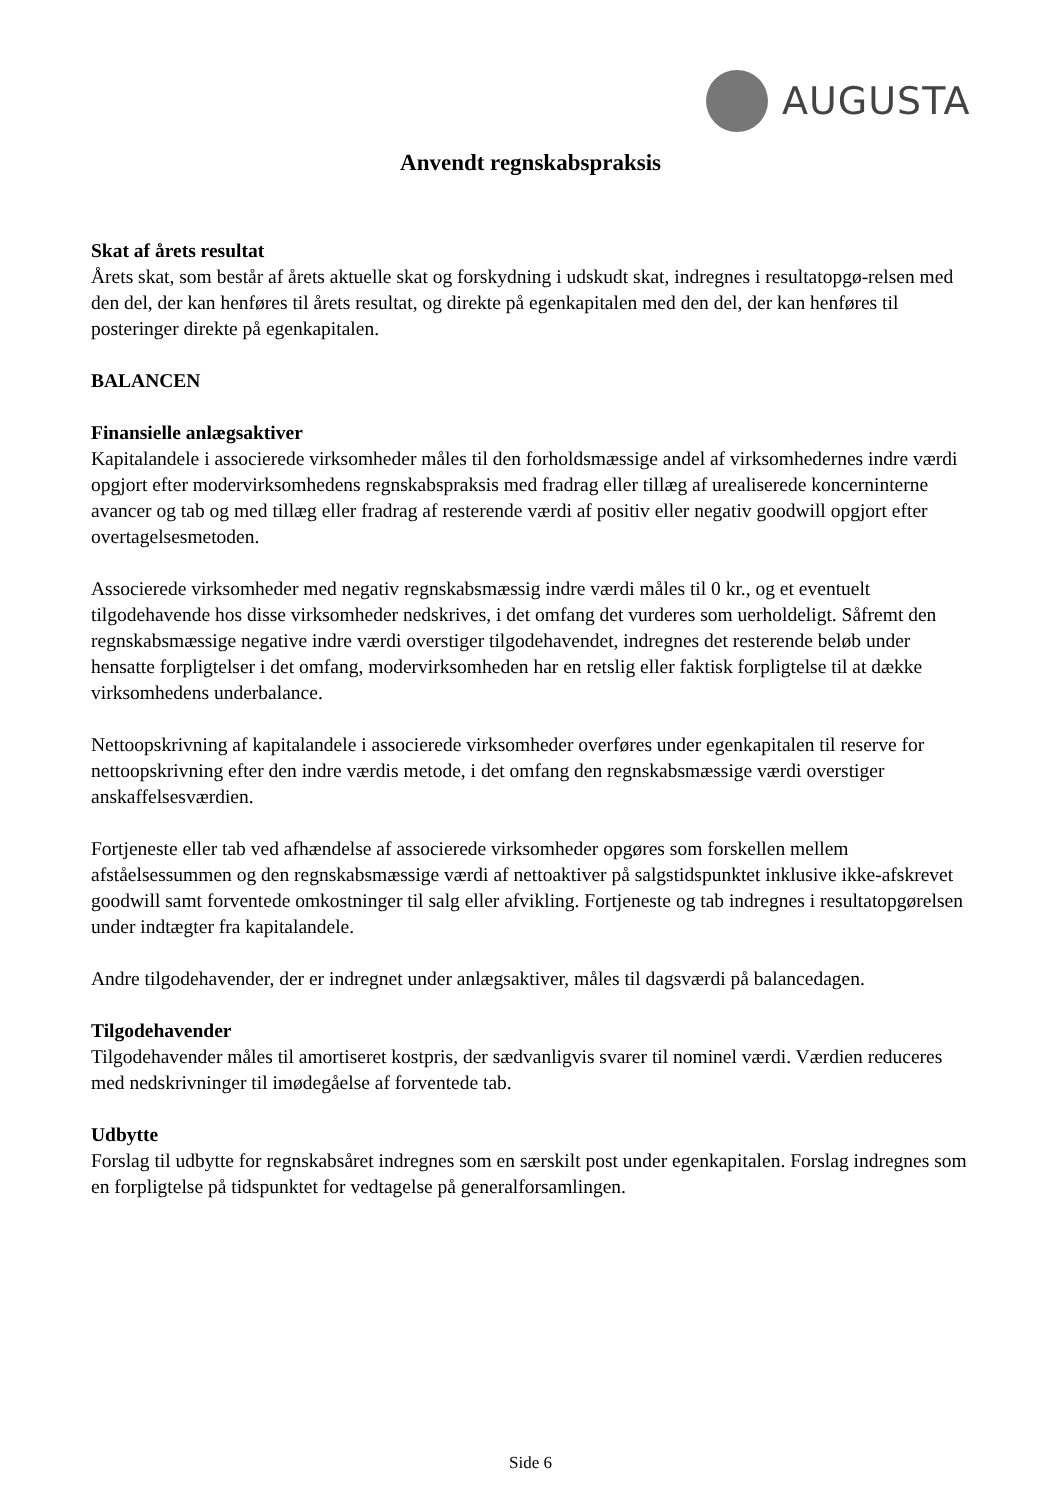AUGUSTA
Anvendt regnskabspraksis
Skat af årets resultat
Årets skat, som består af årets aktuelle skat og forskydning i udskudt skat, indregnes i resultatopgø-relsen med den del, der kan henføres til årets resultat, og direkte på egenkapitalen med den del, der kan henføres til posteringer direkte på egenkapitalen.
BALANCEN
Finansielle anlægsaktiver
Kapitalandele i associerede virksomheder måles til den forholdsmæssige andel af virksomhedernes indre værdi opgjort efter modervirksomhedens regnskabspraksis med fradrag eller tillæg af urealiserede koncerninterne avancer og tab og med tillæg eller fradrag af resterende værdi af positiv eller negativ goodwill opgjort efter overtagelsesmetoden.
Associerede virksomheder med negativ regnskabsmæssig indre værdi måles til 0 kr., og et eventuelt tilgodehavende hos disse virksomheder nedskrives, i det omfang det vurderes som uerholdeligt. Såfremt den regnskabsmæssige negative indre værdi overstiger tilgodehavendet, indregnes det resterende beløb under hensatte forpligtelser i det omfang, modervirksomheden har en retslig eller faktisk forpligtelse til at dække virksomhedens underbalance.
Nettoopskrivning af kapitalandele i associerede virksomheder overføres under egenkapitalen til reserve for nettoopskrivning efter den indre værdis metode, i det omfang den regnskabsmæssige værdi overstiger anskaffelsesværdien.
Fortjeneste eller tab ved afhændelse af associerede virksomheder opgøres som forskellen mellem afståelsessummen og den regnskabsmæssige værdi af nettoaktiver på salgstidspunktet inklusive ikke-afskrevet goodwill samt forventede omkostninger til salg eller afvikling. Fortjeneste og tab indregnes i resultatopgørelsen under indtægter fra kapitalandele.
Andre tilgodehavender, der er indregnet under anlægsaktiver, måles til dagsværdi på balancedagen.
Tilgodehavender
Tilgodehavender måles til amortiseret kostpris, der sædvanligvis svarer til nominel værdi. Værdien reduceres med nedskrivninger til imødegåelse af forventede tab.
Udbytte
Forslag til udbytte for regnskabsåret indregnes som en særskilt post under egenkapitalen. Forslag indregnes som en forpligtelse på tidspunktet for vedtagelse på generalforsamlingen.
Side 6